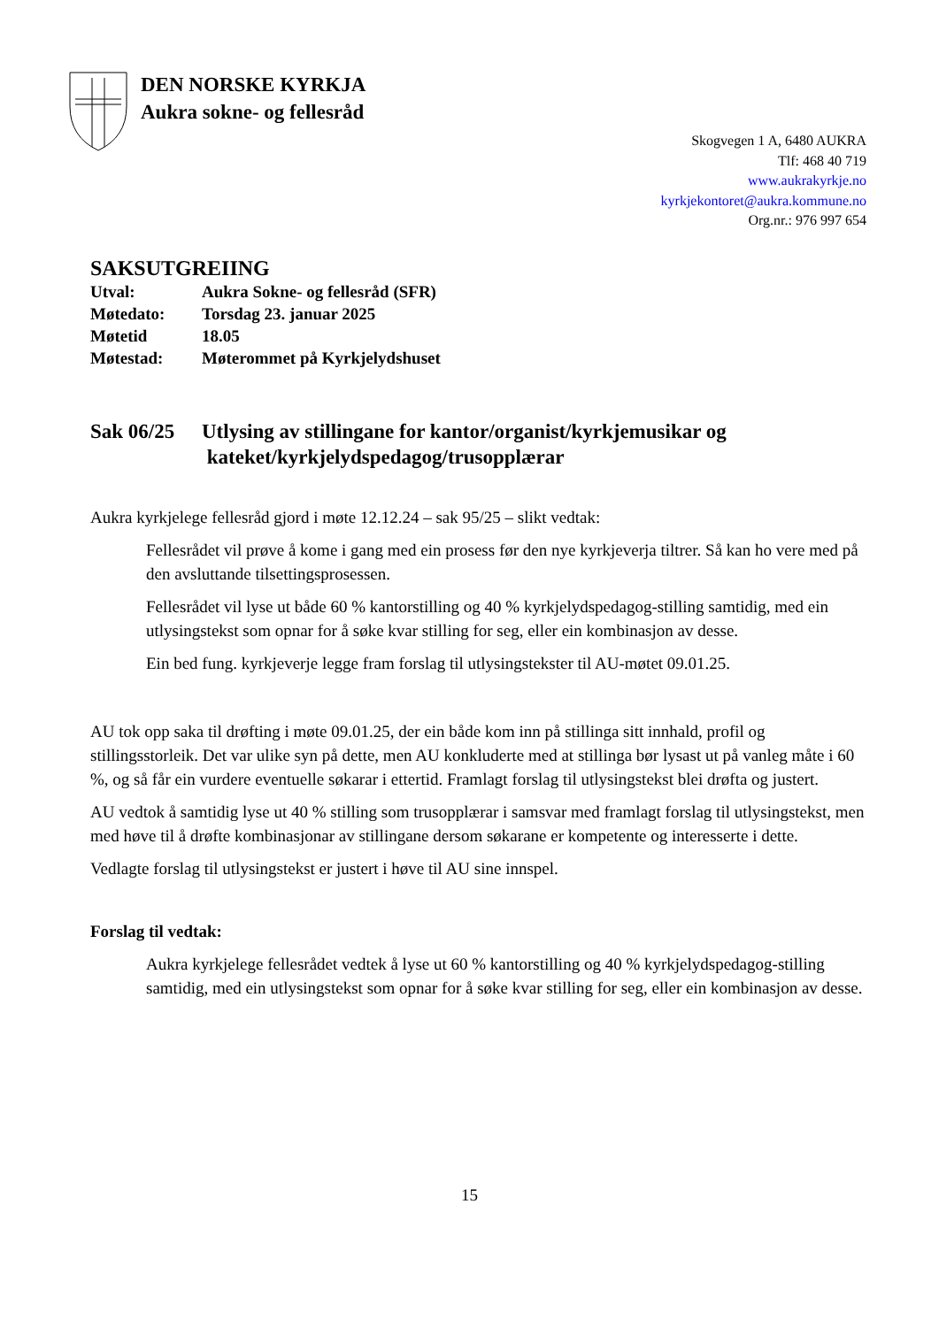DEN NORSKE KYRKJA
Aukra sokne- og fellesråd
Skogvegen 1 A, 6480 AUKRA
Tlf: 468 40 719
www.aukrakyrkje.no
kyrkjekontoret@aukra.kommune.no
Org.nr.: 976 997 654
SAKSUTGREIING
| Utval: | Aukra Sokne- og fellesråd (SFR) |
| Møtedato: | Torsdag 23. januar 2025 |
| Møtetid | 18.05 |
| Møtestad: | Møterommet på Kyrkjelydshuset |
Sak 06/25 Utlysing av stillingane for kantor/organist/kyrkjemusikar og
kateket/kyrkjelydspedagog/trusopplærar
Aukra kyrkjelege fellesråd gjord i møte 12.12.24 – sak 95/25 – slikt vedtak:
Fellesrådet vil prøve å kome i gang med ein prosess før den nye kyrkjeverja tiltrer. Så kan ho vere med på den avsluttande tilsettingsprosessen.
Fellesrådet vil lyse ut både 60 % kantorstilling og 40 % kyrkjelydspedagog-stilling samtidig, med ein utlysingstekst som opnar for å søke kvar stilling for seg, eller ein kombinasjon av desse.
Ein bed fung. kyrkjeverje legge fram forslag til utlysingstekster til AU-møtet 09.01.25.
AU tok opp saka til drøfting i møte 09.01.25, der ein både kom inn på stillinga sitt innhald, profil og stillingsstorleik. Det var ulike syn på dette, men AU konkluderte med at stillinga bør lysast ut på vanleg måte i 60 %, og så får ein vurdere eventuelle søkarar i ettertid. Framlagt forslag til utlysingstekst blei drøfta og justert.
AU vedtok å samtidig lyse ut 40 % stilling som trusopplærar i samsvar med framlagt forslag til utlysingstekst, men med høve til å drøfte kombinasjonar av stillingane dersom søkarane er kompetente og interesserte i dette.
Vedlagte forslag til utlysingstekst er justert i høve til AU sine innspel.
Forslag til vedtak:
Aukra kyrkjelege fellesrådet vedtek å lyse ut 60 % kantorstilling og 40 % kyrkjelydspedagog-stilling samtidig, med ein utlysingstekst som opnar for å søke kvar stilling for seg, eller ein kombinasjon av desse.
15